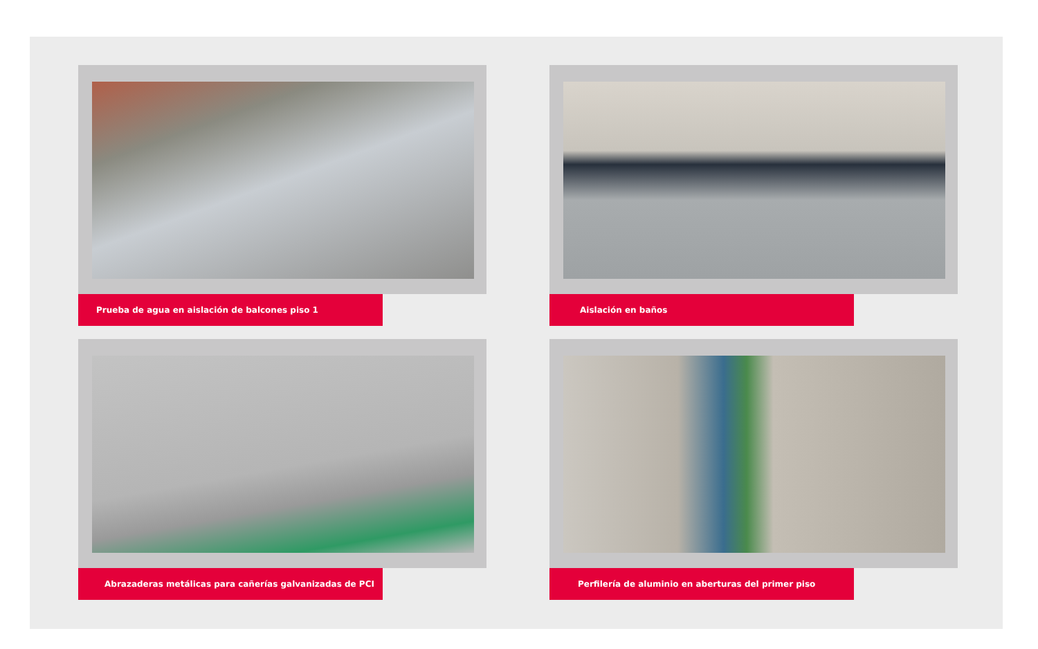Prueba de agua en aislación de balcones piso 1
Aislación en baños
Abrazaderas metálicas para cañerías galvanizadas de PCI
Perfilería de aluminio en aberturas del primer piso